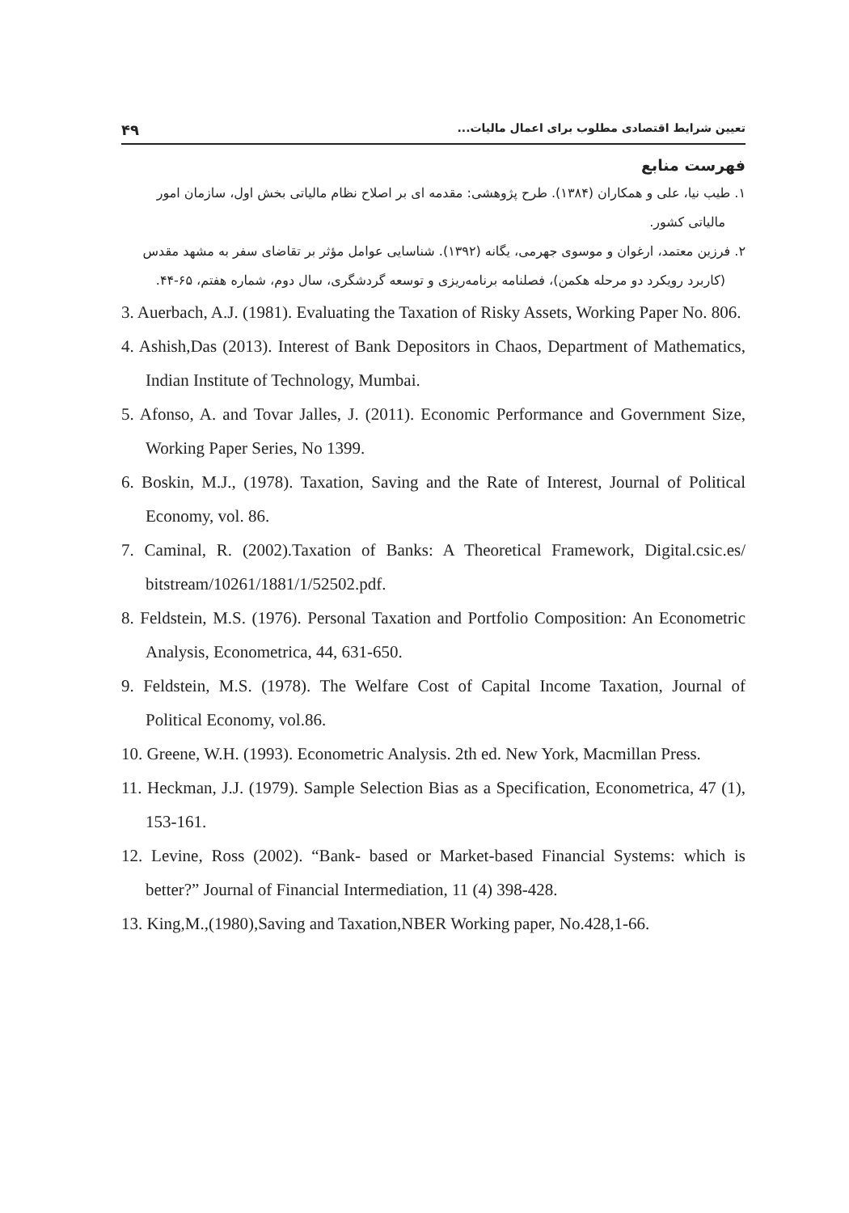تعیین شرایط اقتصادی مطلوب برای اعمال مالیات... ۴۹
فهرست منابع
۱. طیب نیا، علی و همکاران (۱۳۸۴). طرح پژوهشی: مقدمه ای بر اصلاح نظام مالیاتی بخش اول، سازمان امور مالیاتی کشور.
۲. فرزین معتمد، ارغوان و موسوی جهرمی، یگانه (۱۳۹۲). شناسایی عوامل مؤثر بر تقاضای سفر به مشهد مقدس (کاربرد رویکرد دو مرحله هکمن)، فصلنامه برنامه‌ریزی و توسعه گردشگری، سال دوم، شماره هفتم، ۶۵-۴۴.
3. Auerbach, A.J. (1981). Evaluating the Taxation of Risky Assets, Working Paper No. 806.
4. Ashish,Das (2013). Interest of Bank Depositors in Chaos, Department of Mathematics, Indian Institute of Technology, Mumbai.
5. Afonso, A. and Tovar Jalles, J. (2011). Economic Performance and Government Size, Working Paper Series, No 1399.
6. Boskin, M.J., (1978). Taxation, Saving and the Rate of Interest, Journal of Political Economy, vol. 86.
7. Caminal, R. (2002).Taxation of Banks: A Theoretical Framework, Digital.csic.es/ bitstream/10261/1881/1/52502.pdf.
8. Feldstein, M.S. (1976). Personal Taxation and Portfolio Composition: An Econometric Analysis, Econometrica, 44, 631-650.
9. Feldstein, M.S. (1978). The Welfare Cost of Capital Income Taxation, Journal of Political Economy, vol.86.
10. Greene, W.H. (1993). Econometric Analysis. 2th ed. New York, Macmillan Press.
11. Heckman, J.J. (1979). Sample Selection Bias as a Specification, Econometrica, 47 (1), 153-161.
12. Levine, Ross (2002). “Bank- based or Market-based Financial Systems: which is better?” Journal of Financial Intermediation, 11 (4) 398-428.
13. King,M.,(1980),Saving and Taxation,NBER Working paper, No.428,1-66.